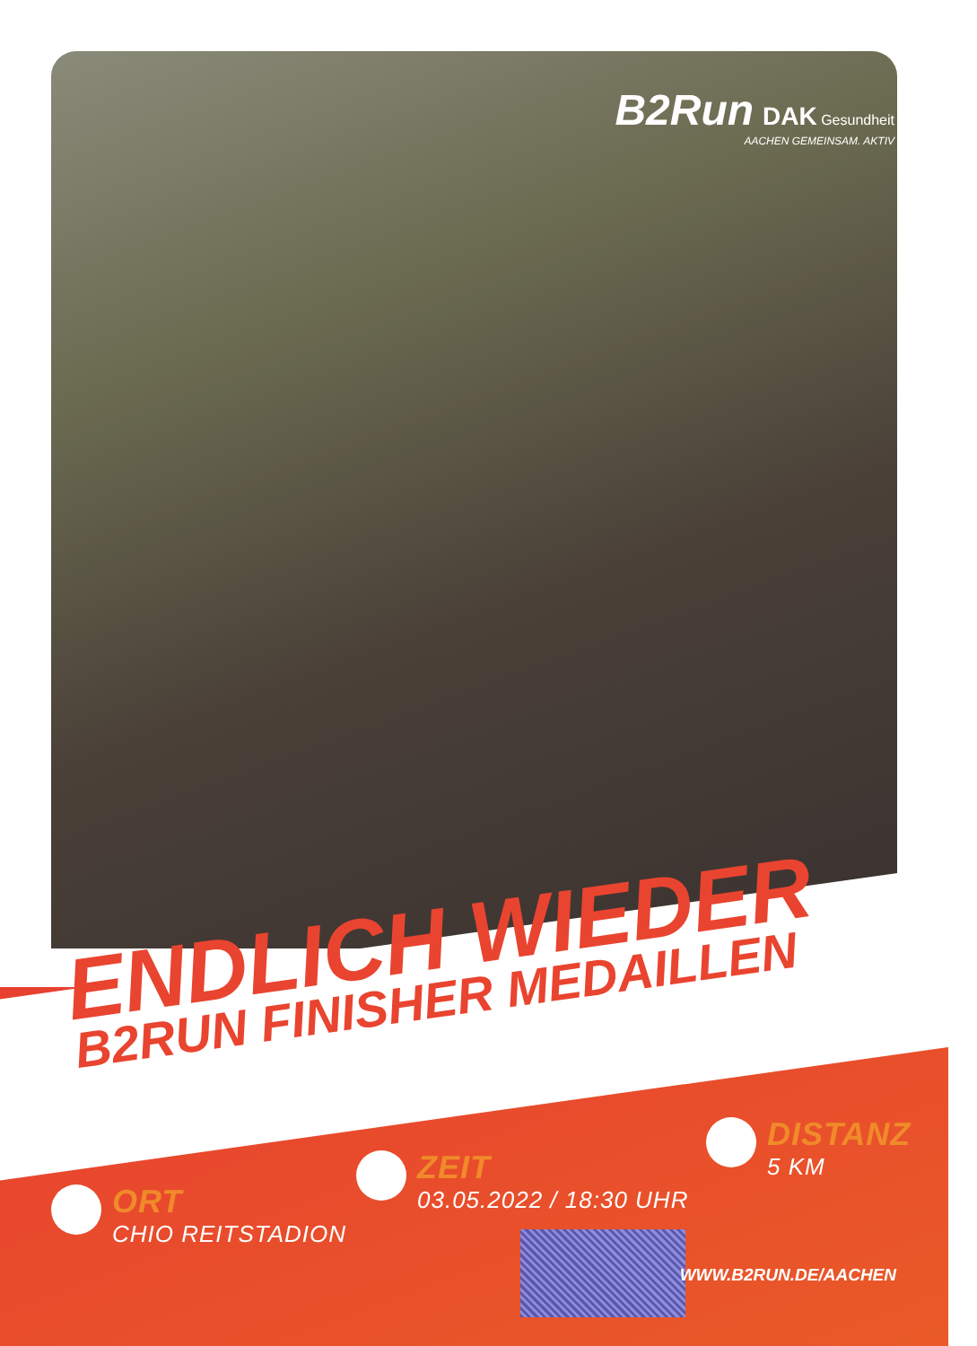B2Run DAK Gesundheit
AACHEN GEMEINSAM. AKTIV
ENDLICH WIEDER
B2RUN FINISHER MEDAILLEN
ORT
CHIO REITSTADION
ZEIT
03.05.2022 / 18:30 UHR
DISTANZ
5 KM
WWW.B2RUN.DE/AACHEN